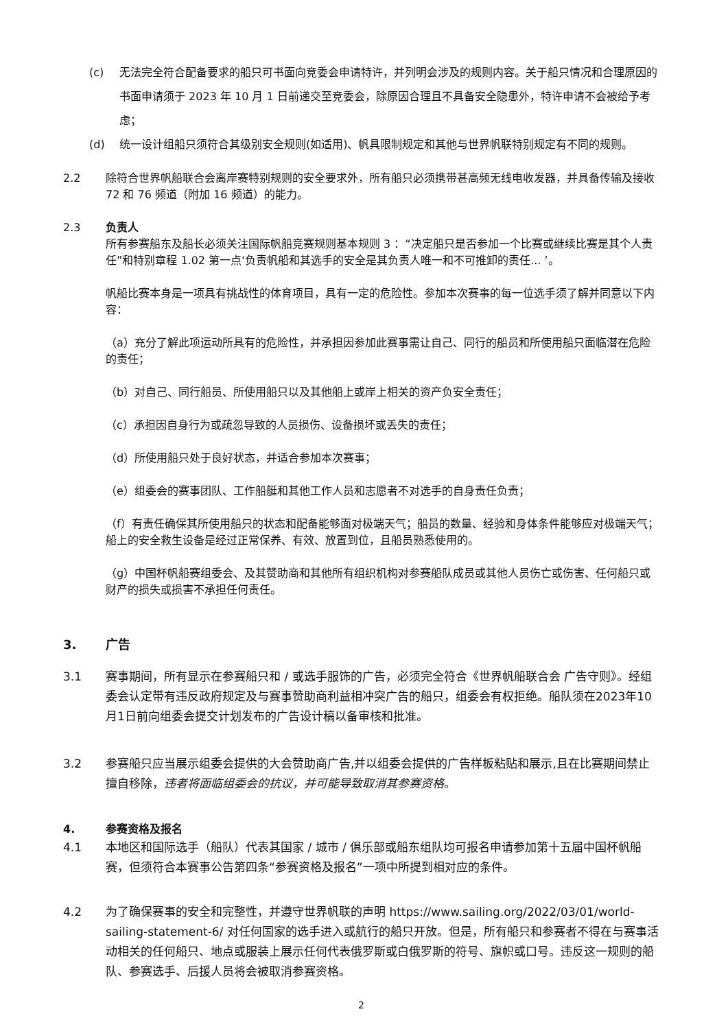(c) 无法完全符合配备要求的船只可书面向竞委会申请特许，并列明会涉及的规则内容。关于船只情况和合理原因的书面申请须于 2023 年 10 月 1 日前递交至竞委会，除原因合理且不具备安全隐患外，特许申请不会被给予考虑；
(d) 统一设计组船只须符合其级别安全规则(如适用)、帆具限制规定和其他与世界帆联特别规定有不同的规则。
2.2 除符合世界帆船联合会离岸赛特别规则的安全要求外，所有船只必须携带甚高频无线电收发器，并具备传输及接收 72 和 76 频道（附加 16 频道）的能力。
2.3 负责人
所有参赛船东及船长必须关注国际帆船竞赛规则基本规则 3 ：“决定船只是否参加一个比赛或继续比赛是其个人责任”和特别章程 1.02 第一点‘负责帆船和其选手的安全是其负责人唯一和不可推卸的责任... ’。
帆船比赛本身是一项具有挑战性的体育项目，具有一定的危险性。参加本次赛事的每一位选手须了解并同意以下内容：
（a）充分了解此项运动所具有的危险性，并承担因参加此赛事需让自己、同行的船员和所使用船只面临潜在危险的责任；
（b）对自己、同行船员、所使用船只以及其他船上或岸上相关的资产负安全责任；
（c）承担因自身行为或疏忽导致的人员损伤、设备损坏或丢失的责任；
（d）所使用船只处于良好状态，并适合参加本次赛事；
（e）组委会的赛事团队、工作船艇和其他工作人员和志愿者不对选手的自身责任负责；
（f）有责任确保其所使用船只的状态和配备能够面对极端天气；船员的数量、经验和身体条件能够应对极端天气；船上的安全救生设备是经过正常保养、有效、放置到位，且船员熟悉使用的。
（g）中国杯帆船赛组委会、及其赞助商和其他所有组织机构对参赛船队成员或其他人员伤亡或伤害、任何船只或财产的损失或损害不承担任何责任。
3. 广告
3.1 赛事期间，所有显示在参赛船只和 / 或选手服饰的广告，必须完全符合《世界帆船联合会 广告守则》。经组委会认定带有违反政府规定及与赛事赞助商利益相冲突广告的船只，组委会有权拒绝。船队须在2023年10月1日前向组委会提交计划发布的广告设计稿以备审核和批准。
3.2 参赛船只应当展示组委会提供的大会赞助商广告,并以组委会提供的广告样板粘贴和展示,且在比赛期间禁止擅自移除，违者将面临组委会的抗议，并可能导致取消其参赛资格。
4. 参赛资格及报名
4.1 本地区和国际选手（船队）代表其国家 / 城市 / 俱乐部或船东组队均可报名申请参加第十五届中国杯帆船赛，但须符合本赛事公告第四条“参赛资格及报名”一项中所提到相对应的条件。
4.2 为了确保赛事的安全和完整性，并遵守世界帆联的声明 https://www.sailing.org/2022/03/01/world-sailing-statement-6/ 对任何国家的选手进入或航行的船只开放。但是，所有船只和参赛者不得在与赛事活动相关的任何船只、地点或服装上展示任何代表俄罗斯或白俄罗斯的符号、旗帜或口号。违反这一规则的船队、参赛选手、后援人员将会被取消参赛资格。
2